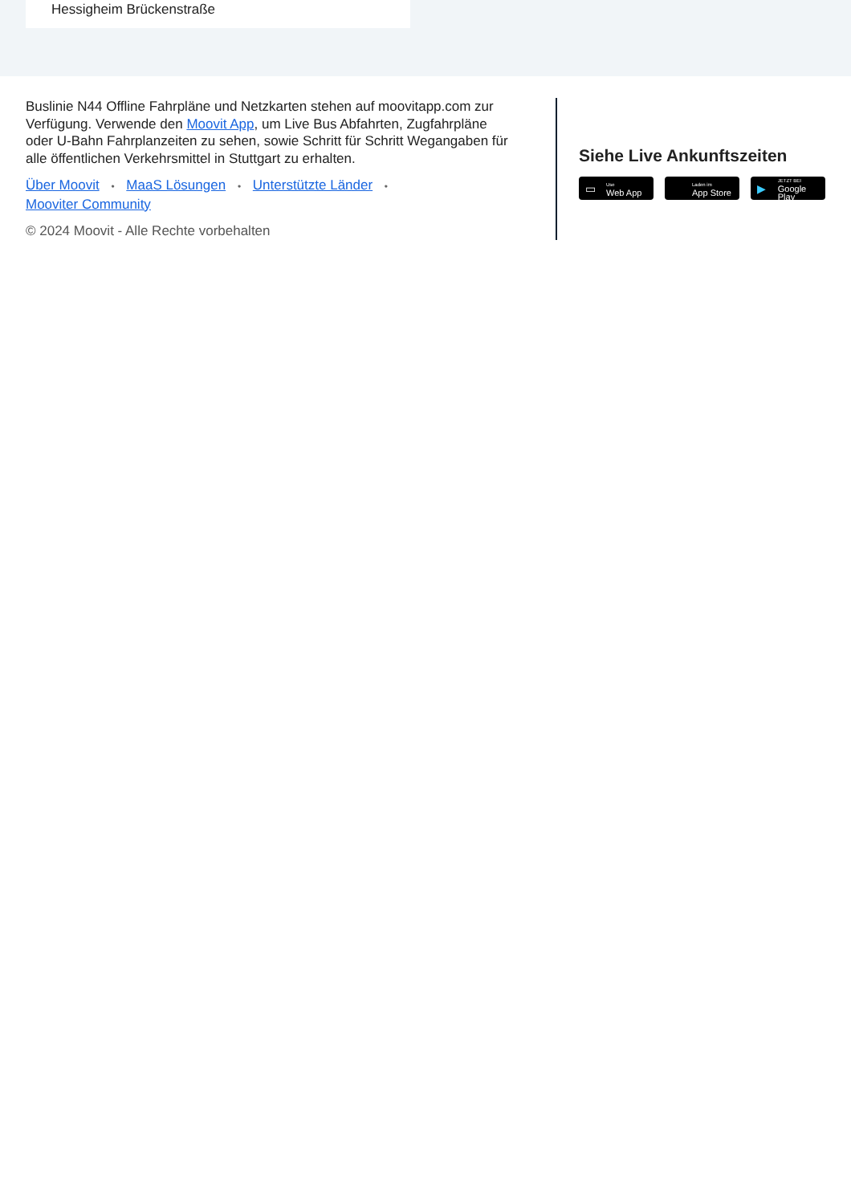Hessigheim Brückenstraße
Buslinie N44 Offline Fahrpläne und Netzkarten stehen auf moovitapp.com zur Verfügung. Verwende den Moovit App, um Live Bus Abfahrten, Zugfahrpläne oder U-Bahn Fahrplanzeiten zu sehen, sowie Schritt für Schritt Wegangaben für alle öffentlichen Verkehrsmittel in Stuttgart zu erhalten.
Über Moovit • MaaS Lösungen • Unterstützte Länder •
Mooviter Community
© 2024 Moovit - Alle Rechte vorbehalten
Siehe Live Ankunftszeiten
▭
Use
Web App
Laden im
App Store
▶
JETZT BEI
Google Play